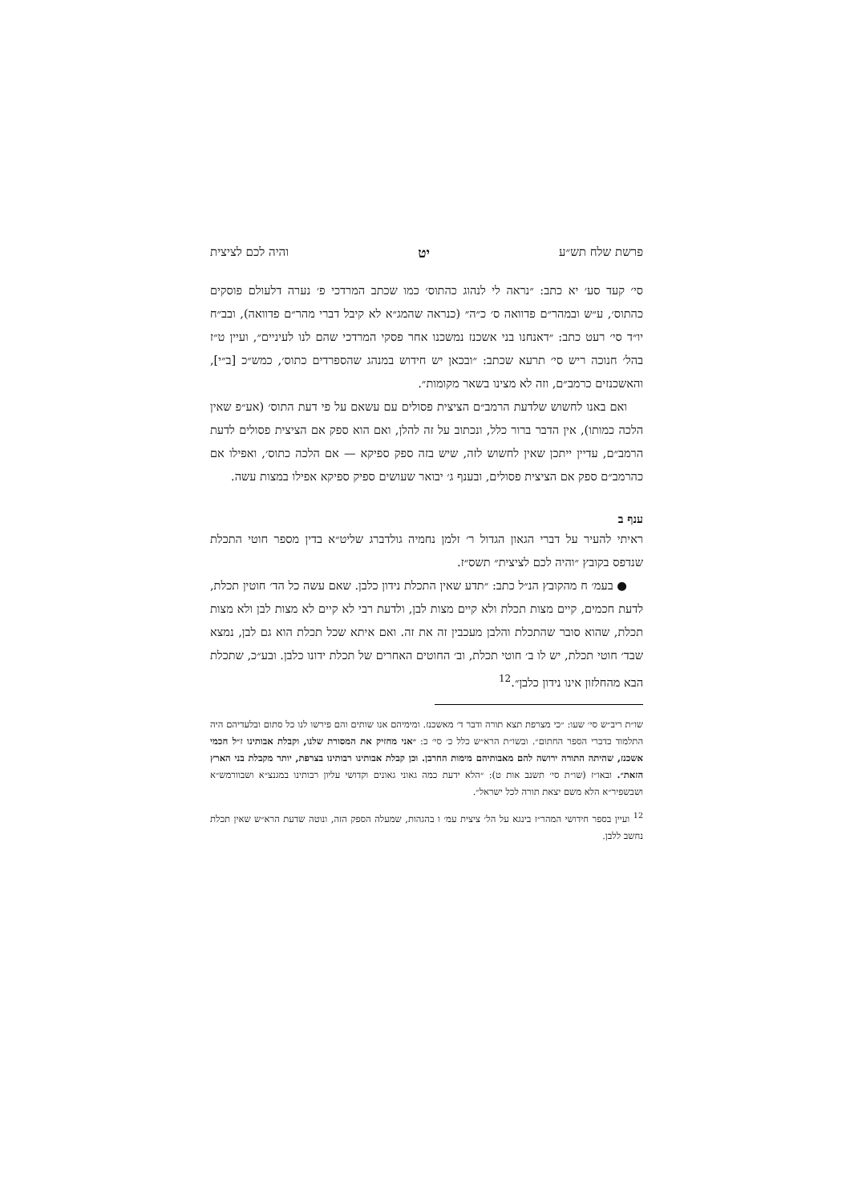פרשת שלח תש״ע יט והיה לכם לציצית
סי׳ קעד סע׳ יא כתב: ״נראה לי לנהוג כהתוס׳ כמו שכתב המרדכי פ׳ נערה דלעולם פוסקים כהתוס׳, ע״ש ובמהר״ם פדוואה ס׳ כ״ה״ (כנראה שהמג״א לא קיבל דברי מהר״ם פדוואה), ובב״ח יו״ד סי׳ רעט כתב: ״דאנחנו בני אשכנז נמשכנו אחר פסקי המרדכי שהם לנו לעיניים״, ועיין ט״ז בהל׳ חנוכה ריש סי׳ תרעא שכתב: ״ובכאן יש חידוש במנהג שהספרדים כתוס׳, כמש״כ [ב״י], והאשכנזים כרמב״ם, וזה לא מצינו בשאר מקומות״.
ואם באנו לחשוש שלדעת הרמב״ם הציצית פסולים עם עשאם על פי דעת התוס׳ (אע״פ שאין הלכה כמותו), אין הדבר ברור כלל, ונכתוב על זה להלן, ואם הוא ספק אם הציצית פסולים לדעת הרמב״ם, עדיין ייתכן שאין לחשוש לזה, שיש בזה ספק ספיקא — אם הלכה כתוס׳, ואפילו אם כהרמב״ם ספק אם הציצית פסולים, ובענף ג׳ יבואר שעושים ספיק ספיקא אפילו במצות עשה.
ענף ב
ראיתי להעיר על דברי הגאון הגדול ר׳ זלמן נחמיה גולדברג שליט״א בדין מספר חוטי התכלת שנדפס בקובץ ״והיה לכם לציצית״ תשס״ז.
● בעמ׳ ח מהקובץ הנ״ל כתב: ״תדע שאין התכלת נידון כלבן. שאם עשה כל הד׳ חוטין תכלת, לדעת חכמים, קיים מצות תכלת ולא קיים מצות לבן, ולדעת רבי לא קיים לא מצות לבן ולא מצות תכלת, שהוא סובר שהתכלת והלבן מעכבין זה את זה. ואם איתא שכל תכלת הוא גם לבן, נמצא שבד׳ חוטי תכלת, יש לו ב׳ חוטי תכלת, וב׳ החוטים האחרים של תכלת ידונו כלבן. ובע״כ, שתכלת הבא מהחלזון אינו נידון כלבן״.<sup>12</sup>
שו״ת ריב״ש סי׳ שעו: ״כי מצרפת תצא תורה ודבר ד׳ מאשכנז. ומימיהם אנו שותים והם פירשו לנו כל סתום ובלעדיהם היה התלמוד כדברי הספר החתום״. ובשו״ת הרא״ש כלל כ׳ סי׳ כ: ״אני מחזיק את המסורת שלנו, וקבלת אבותינו ז״ל חכמי אשכנז, שהיתה התורה ירושה להם מאבותיהם מימות החרבן. וכן קבלת אבותינו רבותינו בצרפת, יותר מקבלת בני הארץ הזאת״. ובאו״ז (שו״ת סי׳ תשנב אות ט): ״הלא ידעת כמה גאוני גאונים וקדושי עליון רבותינו במגנצ״א ושבוורמש״א ושבשפיר״א הלא משם יצאת תורה לכל ישראל״.
<sup>12</sup> ועיין בספר חידושי המהר״ז בינגא על הל׳ ציצית עמ׳ ו בהגהות, שמעלה הספק הזה, ונוטה שדעת הרא״ש שאין תכלת נחשב ללבן.